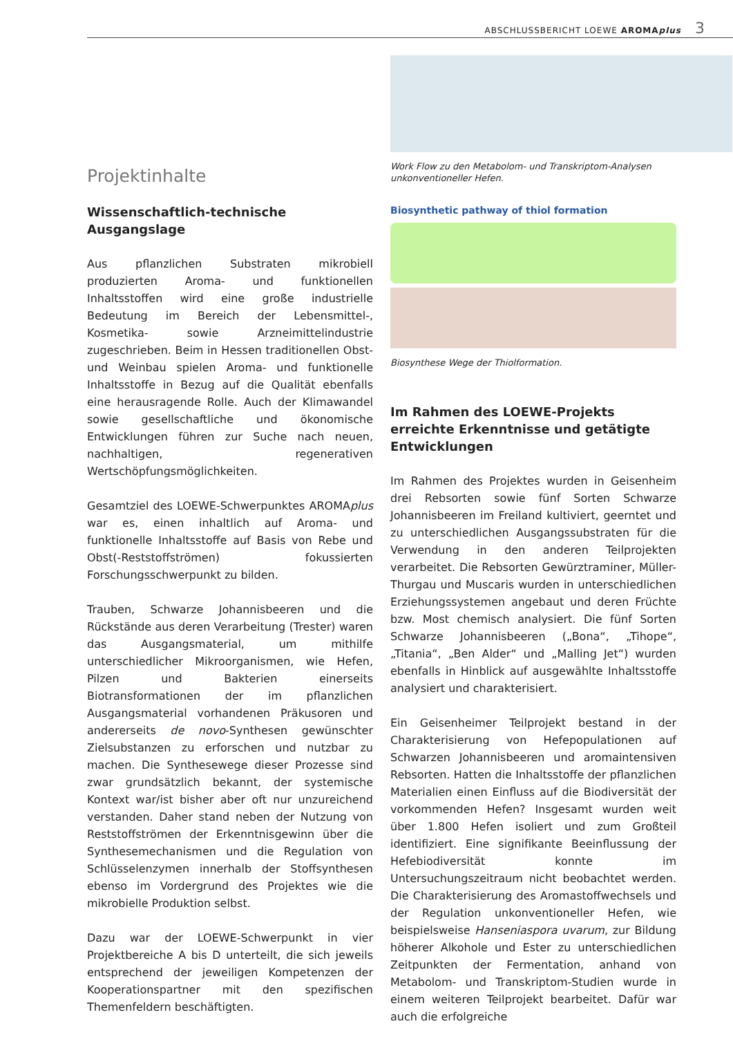ABSCHLUSSBERICHT LOEWE AROMAplus 3
Projektinhalte
Wissenschaftlich-technische Ausgangslage
Aus pflanzlichen Substraten mikrobiell produzierten Aroma- und funktionellen Inhaltsstoffen wird eine große industrielle Bedeutung im Bereich der Lebensmittel-, Kosmetika- sowie Arzneimittelindustrie zugeschrieben. Beim in Hessen traditionellen Obst- und Weinbau spielen Aroma- und funktionelle Inhaltsstoffe in Bezug auf die Qualität ebenfalls eine herausragende Rolle. Auch der Klimawandel sowie gesellschaftliche und ökonomische Entwicklungen führen zur Suche nach neuen, nachhaltigen, regenerativen Wertschöpfungsmöglichkeiten.
Gesamtziel des LOEWE-Schwerpunktes AROMAplus war es, einen inhaltlich auf Aroma- und funktionelle Inhaltsstoffe auf Basis von Rebe und Obst(-Reststoffströmen) fokussierten Forschungsschwerpunkt zu bilden.
Trauben, Schwarze Johannisbeeren und die Rückstände aus deren Verarbeitung (Trester) waren das Ausgangsmaterial, um mithilfe unterschiedlicher Mikroorganismen, wie Hefen, Pilzen und Bakterien einerseits Biotransformationen der im pflanzlichen Ausgangsmaterial vorhandenen Präkusoren und andererseits de novo-Synthesen gewünschter Zielsubstanzen zu erforschen und nutzbar zu machen. Die Synthesewege dieser Prozesse sind zwar grundsätzlich bekannt, der systemische Kontext war/ist bisher aber oft nur unzureichend verstanden. Daher stand neben der Nutzung von Reststoffströmen der Erkenntnisgewinn über die Synthesemechanismen und die Regulation von Schlüsselenzymen innerhalb der Stoffsynthesen ebenso im Vordergrund des Projektes wie die mikrobielle Produktion selbst.
Dazu war der LOEWE-Schwerpunkt in vier Projektbereiche A bis D unterteilt, die sich jeweils entsprechend der jeweiligen Kompetenzen der Kooperationspartner mit den spezifischen Themenfeldern beschäftigten.
Work Flow zu den Metabolom- und Transkriptom-Analysen unkonventioneller Hefen.
Biosynthetic pathway of thiol formation
Biosynthese Wege der Thiolformation.
Im Rahmen des LOEWE-Projekts erreichte Erkenntnisse und getätigte Entwicklungen
Im Rahmen des Projektes wurden in Geisenheim drei Rebsorten sowie fünf Sorten Schwarze Johannisbeeren im Freiland kultiviert, geerntet und zu unterschiedlichen Ausgangssubstraten für die Verwendung in den anderen Teilprojekten verarbeitet. Die Rebsorten Gewürztraminer, Müller-Thurgau und Muscaris wurden in unterschiedlichen Erziehungssystemen angebaut und deren Früchte bzw. Most chemisch analysiert. Die fünf Sorten Schwarze Johannisbeeren („Bona“, „Tihope“, „Titania“, „Ben Alder“ und „Malling Jet“) wurden ebenfalls in Hinblick auf ausgewählte Inhaltsstoffe analysiert und charakterisiert.
Ein Geisenheimer Teilprojekt bestand in der Charakterisierung von Hefepopulationen auf Schwarzen Johannisbeeren und aromaintensiven Rebsorten. Hatten die Inhaltsstoffe der pflanzlichen Materialien einen Einfluss auf die Biodiversität der vorkommenden Hefen? Insgesamt wurden weit über 1.800 Hefen isoliert und zum Großteil identifiziert. Eine signifikante Beeinflussung der Hefebiodiversität konnte im Untersuchungszeitraum nicht beobachtet werden. Die Charakterisierung des Aromastoffwechsels und der Regulation unkonventioneller Hefen, wie beispielsweise Hanseniaspora uvarum, zur Bildung höherer Alkohole und Ester zu unterschiedlichen Zeitpunkten der Fermentation, anhand von Metabolom- und Transkriptom-Studien wurde in einem weiteren Teilprojekt bearbeitet. Dafür war auch die erfolgreiche